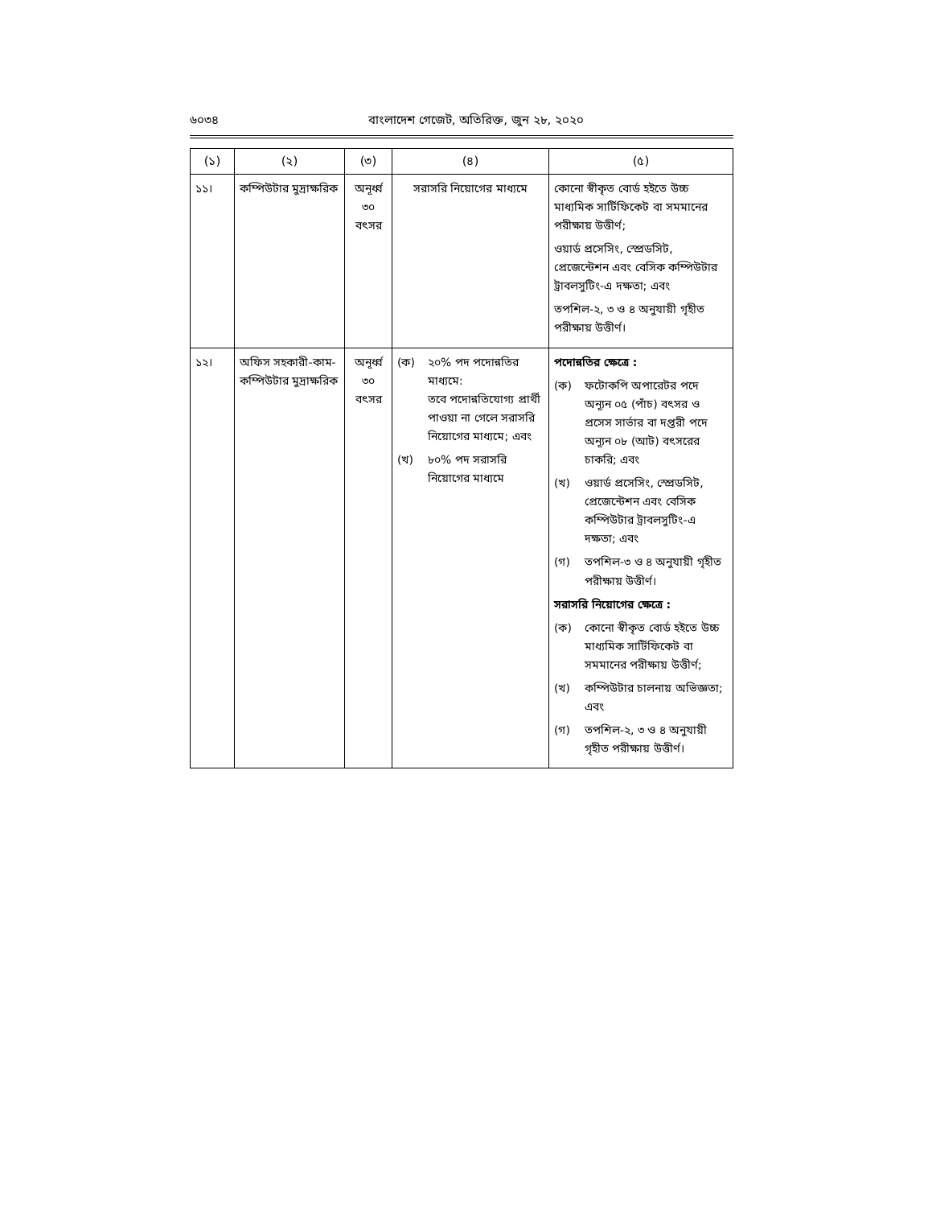৬০৩৪ বাংলাদেশ গেজেট, অতিরিক্ত, জুন ২৮, ২০২০
| (১) | (২) | (৩) | (৪) | (৫) |
| --- | --- | --- | --- | --- |
| ১১। | কম্পিউটার মুদ্রাক্ষরিক | অনূর্ধ্ব ৩০ বৎসর | সরাসরি নিয়োগের মাধ্যমে | কোনো স্বীকৃত বোর্ড হইতে উচ্চ মাধ্যমিক সার্টিফিকেট বা সমমানের পরীক্ষায় উত্তীর্ণ; ওয়ার্ড প্রসেসিং, স্প্রেডসিট, প্রেজেন্টেশন এবং বেসিক কম্পিউটার ট্রাবলসুটিং-এ দক্ষতা; এবং তপশিল-২, ৩ ও ৪ অনুযায়ী গৃহীত পরীক্ষায় উত্তীর্ণ। |
| ১২। | অফিস সহকারী-কাম-কম্পিউটার মুদ্রাক্ষরিক | অনূর্ধ্ব ৩০ বৎসর | (ক) ২০% পদ পদোন্নতির মাধ্যমে: তবে পদোন্নতিযোগ্য প্রার্থী পাওয়া না গেলে সরাসরি নিয়োগের মাধ্যমে; এবং (খ) ৮০% পদ সরাসরি নিয়োগের মাধ্যমে | পদোন্নতির ক্ষেত্রে : (ক) ফটোকপি অপারেটর পদে অন্যূন ০৫ (পাঁচ) বৎসর ও প্রসেস সার্ভার বা দপ্তরী পদে অন্যূন ০৮ (আট) বৎসরের চাকরি; এবং (খ) ওয়ার্ড প্রসেসিং, স্প্রেডসিট, প্রেজেন্টেশন এবং বেসিক কম্পিউটার ট্রাবলসুটিং-এ দক্ষতা; এবং (গ) তপশিল-৩ ও ৪ অনুযায়ী গৃহীত পরীক্ষায় উত্তীর্ণ। সরাসরি নিয়োগের ক্ষেত্রে : (ক) কোনো স্বীকৃত বোর্ড হইতে উচ্চ মাধ্যমিক সার্টিফিকেট বা সমমানের পরীক্ষায় উত্তীর্ণ; (খ) কম্পিউটার চালনায় অভিজ্ঞতা; এবং (গ) তপশিল-২, ৩ ও ৪ অনুযায়ী গৃহীত পরীক্ষায় উত্তীর্ণ। |